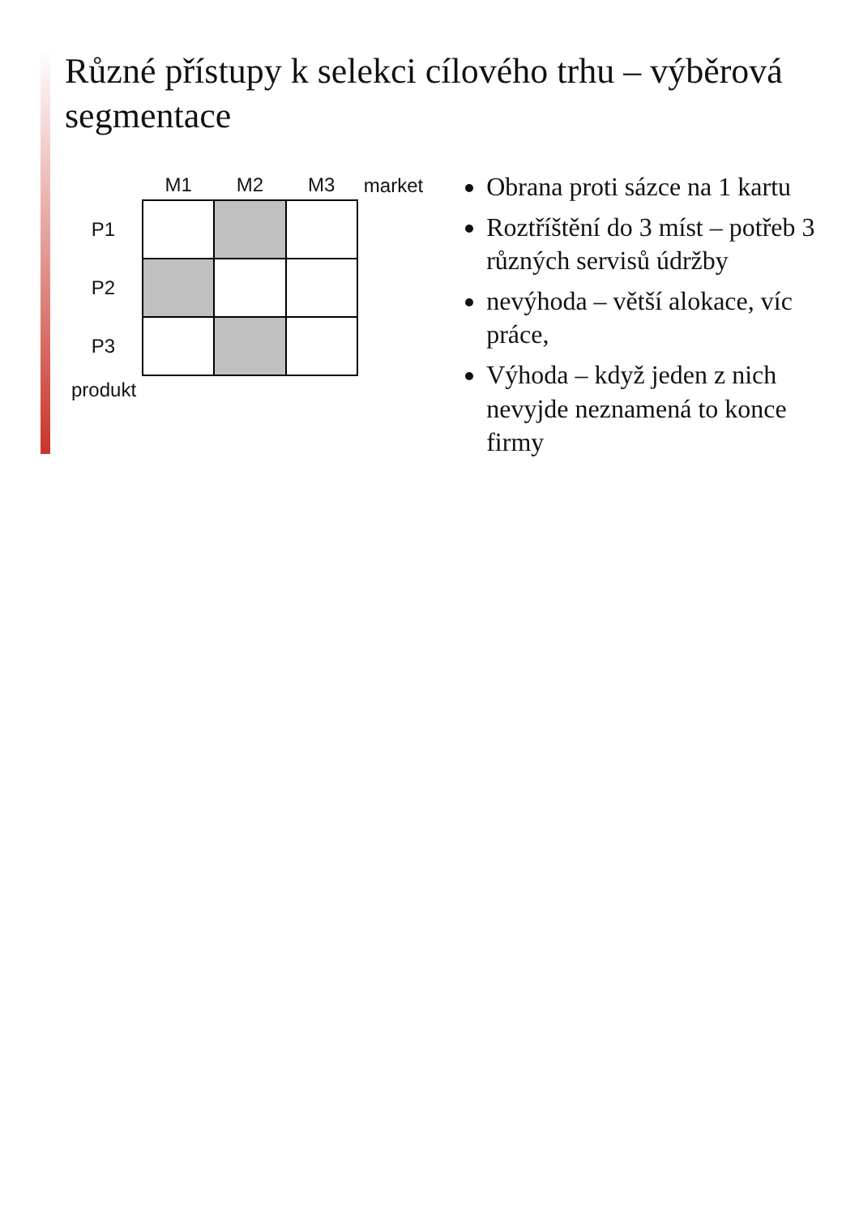Různé přístupy k selekci cílového trhu – výběrová segmentace
| | M1 | M2 | M3 | market |
| --- | --- | --- | --- | --- |
| P1 | | | | |
| P2 | | | | |
| P3 | | | | |
| produkt | | | | |
Obrana proti sázce na 1 kartu
Roztříštění do 3 míst – potřeb 3 různých servisů údržby
nevýhoda – větší alokace, víc práce,
Výhoda – když jeden z nich nevyjde neznamená to konce firmy